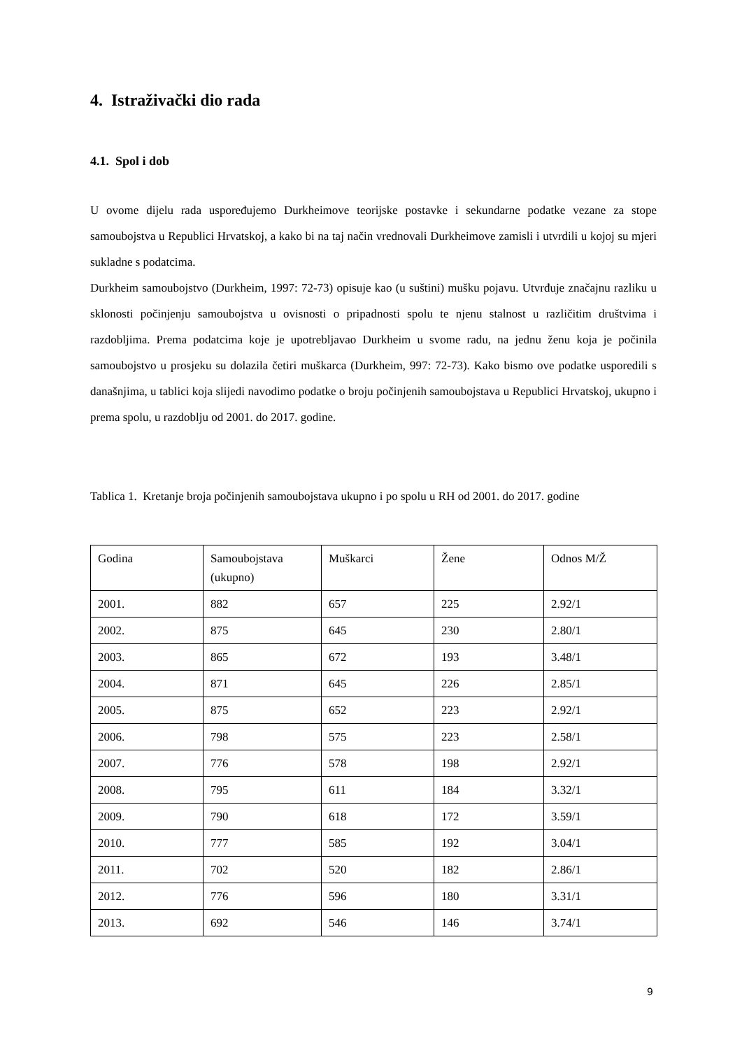4. Istraživački dio rada
4.1. Spol i dob
U ovome dijelu rada uspoređujemo Durkheimove teorijske postavke i sekundarne podatke vezane za stope samoubojstva u Republici Hrvatskoj, a kako bi na taj način vrednovali Durkheimove zamisli i utvrdili u kojoj su mjeri sukladne s podatcima.
Durkheim samoubojstvo (Durkheim, 1997: 72-73) opisuje kao (u suštini) mušku pojavu. Utvrđuje značajnu razliku u sklonosti počinjenju samoubojstva u ovisnosti o pripadnosti spolu te njenu stalnost u različitim društvima i razdobljima. Prema podatcima koje je upotrebljavao Durkheim u svome radu, na jednu ženu koja je počinila samoubojstvo u prosjeku su dolazila četiri muškarca (Durkheim, 997: 72-73). Kako bismo ove podatke usporedili s današnjima, u tablici koja slijedi navodimo podatke o broju počinjenih samoubojstava u Republici Hrvatskoj, ukupno i prema spolu, u razdoblju od 2001. do 2017. godine.
Tablica 1. Kretanje broja počinjenih samoubojstava ukupno i po spolu u RH od 2001. do 2017. godine
| Godina | Samoubojstava (ukupno) | Muškarci | Žene | Odnos M/Ž |
| --- | --- | --- | --- | --- |
| 2001. | 882 | 657 | 225 | 2.92/1 |
| 2002. | 875 | 645 | 230 | 2.80/1 |
| 2003. | 865 | 672 | 193 | 3.48/1 |
| 2004. | 871 | 645 | 226 | 2.85/1 |
| 2005. | 875 | 652 | 223 | 2.92/1 |
| 2006. | 798 | 575 | 223 | 2.58/1 |
| 2007. | 776 | 578 | 198 | 2.92/1 |
| 2008. | 795 | 611 | 184 | 3.32/1 |
| 2009. | 790 | 618 | 172 | 3.59/1 |
| 2010. | 777 | 585 | 192 | 3.04/1 |
| 2011. | 702 | 520 | 182 | 2.86/1 |
| 2012. | 776 | 596 | 180 | 3.31/1 |
| 2013. | 692 | 546 | 146 | 3.74/1 |
9